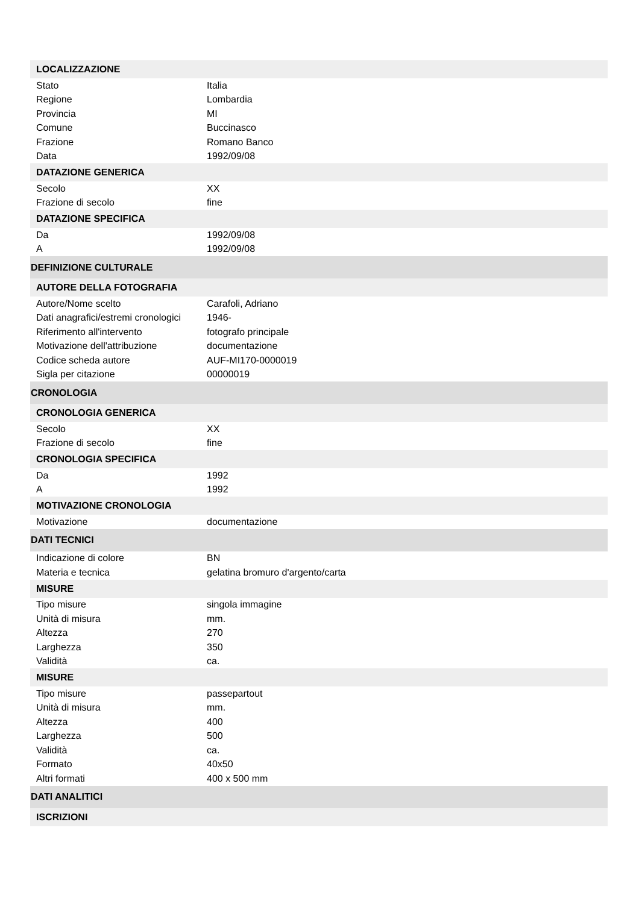| LOCALIZZAZIONE | |
| Stato | Italia |
| Regione | Lombardia |
| Provincia | MI |
| Comune | Buccinasco |
| Frazione | Romano Banco |
| Data | 1992/09/08 |
| DATAZIONE GENERICA | |
| Secolo | XX |
| Frazione di secolo | fine |
| DATAZIONE SPECIFICA | |
| Da | 1992/09/08 |
| A | 1992/09/08 |
| DEFINIZIONE CULTURALE | |
| AUTORE DELLA FOTOGRAFIA | |
| Autore/Nome scelto | Carafoli, Adriano |
| Dati anagrafici/estremi cronologici | 1946- |
| Riferimento all'intervento | fotografo principale |
| Motivazione dell'attribuzione | documentazione |
| Codice scheda autore | AUF-MI170-0000019 |
| Sigla per citazione | 00000019 |
| CRONOLOGIA | |
| CRONOLOGIA GENERICA | |
| Secolo | XX |
| Frazione di secolo | fine |
| CRONOLOGIA SPECIFICA | |
| Da | 1992 |
| A | 1992 |
| MOTIVAZIONE CRONOLOGIA | |
| Motivazione | documentazione |
| DATI TECNICI | |
| Indicazione di colore | BN |
| Materia e tecnica | gelatina bromuro d'argento/carta |
| MISURE | |
| Tipo misure | singola immagine |
| Unità di misura | mm. |
| Altezza | 270 |
| Larghezza | 350 |
| Validità | ca. |
| MISURE | |
| Tipo misure | passepartout |
| Unità di misura | mm. |
| Altezza | 400 |
| Larghezza | 500 |
| Validità | ca. |
| Formato | 40x50 |
| Altri formati | 400 x 500 mm |
| DATI ANALITICI | |
| ISCRIZIONI | |